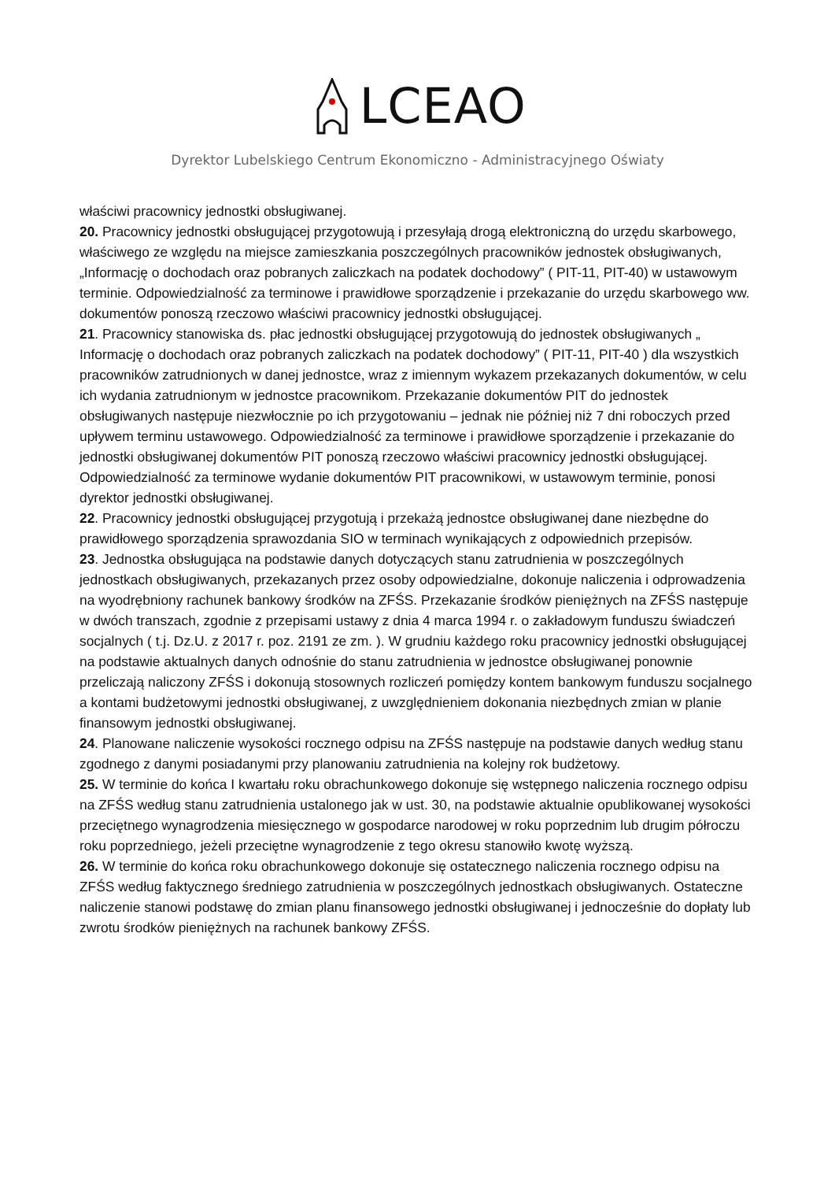LCEAO
Dyrektor Lubelskiego Centrum Ekonomiczno - Administracyjnego Oświaty
właściwi pracownicy jednostki obsługiwanej.
20. Pracownicy jednostki obsługującej przygotowują i przesyłają drogą elektroniczną do urzędu skarbowego, właściwego ze względu na miejsce zamieszkania poszczególnych pracowników jednostek obsługiwanych, „Informację o dochodach oraz pobranych zaliczkach na podatek dochodowy” ( PIT-11, PIT-40) w ustawowym terminie. Odpowiedzialność za terminowe i prawidłowe sporządzenie i przekazanie do urzędu skarbowego ww. dokumentów ponoszą rzeczowo właściwi pracownicy jednostki obsługującej.
21. Pracownicy stanowiska ds. płac jednostki obsługującej przygotowują do jednostek obsługiwanych „ Informację o dochodach oraz pobranych zaliczkach na podatek dochodowy” ( PIT-11, PIT-40 ) dla wszystkich pracowników zatrudnionych w danej jednostce, wraz z imiennym wykazem przekazanych dokumentów, w celu ich wydania zatrudnionym w jednostce pracownikom. Przekazanie dokumentów PIT do jednostek obsługiwanych następuje niezwłocznie po ich przygotowaniu – jednak nie później niż 7 dni roboczych przed upływem terminu ustawowego. Odpowiedzialność za terminowe i prawidłowe sporządzenie i przekazanie do jednostki obsługiwanej dokumentów PIT ponoszą rzeczowo właściwi pracownicy jednostki obsługującej. Odpowiedzialność za terminowe wydanie dokumentów PIT pracownikowi, w ustawowym terminie, ponosi dyrektor jednostki obsługiwanej.
22. Pracownicy jednostki obsługującej przygotują i przekażą jednostce obsługiwanej dane niezbędne do prawidłowego sporządzenia sprawozdania SIO w terminach wynikających z odpowiednich przepisów.
23. Jednostka obsługująca na podstawie danych dotyczących stanu zatrudnienia w poszczególnych jednostkach obsługiwanych, przekazanych przez osoby odpowiedzialne, dokonuje naliczenia i odprowadzenia na wyodrębniony rachunek bankowy środków na ZFŚS. Przekazanie środków pieniężnych na ZFŚS następuje w dwóch transzach, zgodnie z przepisami ustawy z dnia 4 marca 1994 r. o zakładowym funduszu świadczeń socjalnych ( t.j. Dz.U. z 2017 r. poz. 2191 ze zm. ). W grudniu każdego roku pracownicy jednostki obsługującej na podstawie aktualnych danych odnośnie do stanu zatrudnienia w jednostce obsługiwanej ponownie przeliczają naliczony ZFŚS i dokonują stosownych rozliczeń pomiędzy kontem bankowym funduszu socjalnego a kontami budżetowymi jednostki obsługiwanej, z uwzględnieniem dokonania niezbędnych zmian w planie finansowym jednostki obsługiwanej.
24. Planowane naliczenie wysokości rocznego odpisu na ZFŚS następuje na podstawie danych według stanu zgodnego z danymi posiadanymi przy planowaniu zatrudnienia na kolejny rok budżetowy.
25. W terminie do końca I kwartału roku obrachunkowego dokonuje się wstępnego naliczenia rocznego odpisu na ZFŚS według stanu zatrudnienia ustalonego jak w ust. 30, na podstawie aktualnie opublikowanej wysokości przeciętnego wynagrodzenia miesięcznego w gospodarce narodowej w roku poprzednim lub drugim półroczu roku poprzedniego, jeżeli przeciętne wynagrodzenie z tego okresu stanowiło kwotę wyższą.
26. W terminie do końca roku obrachunkowego dokonuje się ostatecznego naliczenia rocznego odpisu na ZFŚS według faktycznego średniego zatrudnienia w poszczególnych jednostkach obsługiwanych. Ostateczne naliczenie stanowi podstawę do zmian planu finansowego jednostki obsługiwanej i jednocześnie do dopłaty lub zwrotu środków pieniężnych na rachunek bankowy ZFŚS.